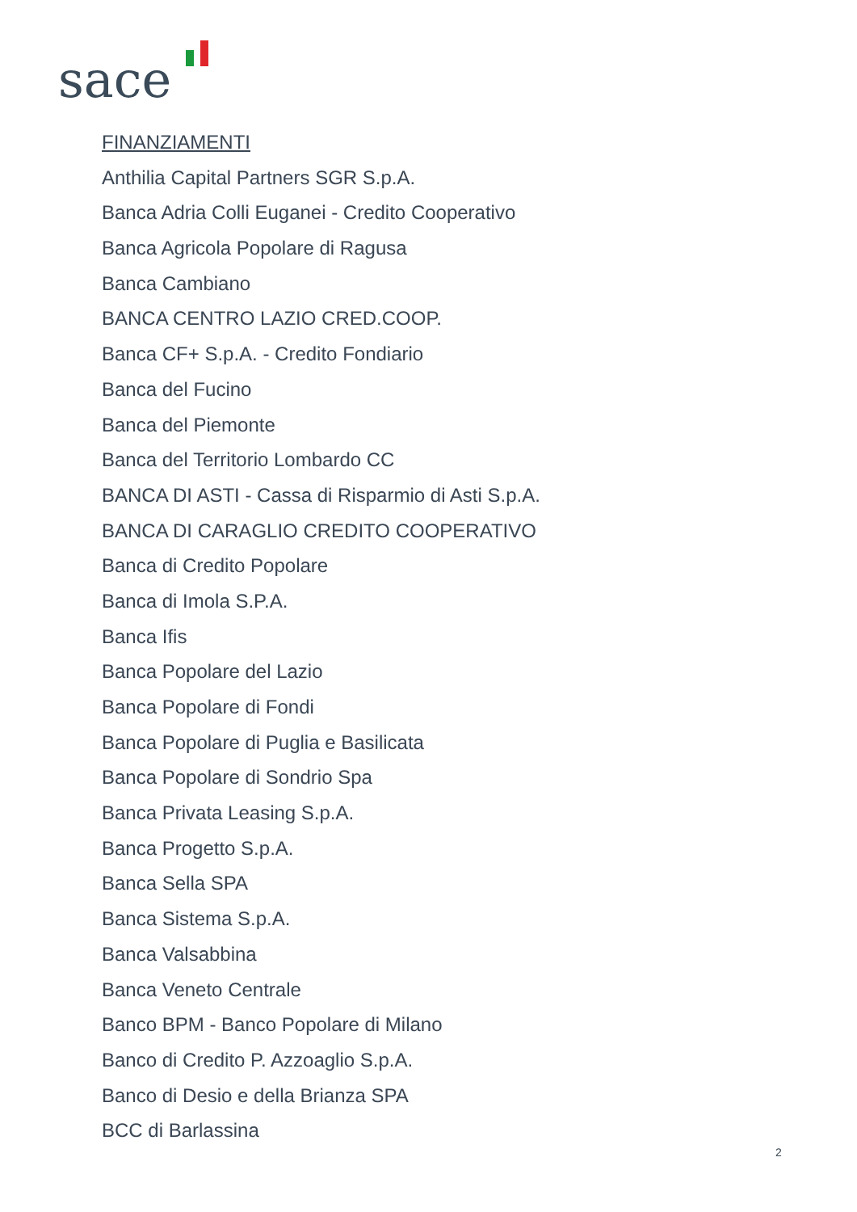sace
FINANZIAMENTI
Anthilia Capital Partners SGR S.p.A.
Banca Adria Colli Euganei - Credito Cooperativo
Banca Agricola Popolare di Ragusa
Banca Cambiano
BANCA CENTRO LAZIO CRED.COOP.
Banca CF+ S.p.A. - Credito Fondiario
Banca del Fucino
Banca del Piemonte
Banca del Territorio Lombardo CC
BANCA DI ASTI - Cassa di Risparmio di Asti S.p.A.
BANCA DI CARAGLIO CREDITO COOPERATIVO
Banca di Credito Popolare
Banca di Imola S.P.A.
Banca Ifis
Banca Popolare del Lazio
Banca Popolare di Fondi
Banca Popolare di Puglia e Basilicata
Banca Popolare di Sondrio Spa
Banca Privata Leasing S.p.A.
Banca Progetto S.p.A.
Banca Sella SPA
Banca Sistema S.p.A.
Banca Valsabbina
Banca Veneto Centrale
Banco BPM - Banco Popolare di Milano
Banco di Credito P. Azzoaglio S.p.A.
Banco di Desio e della Brianza SPA
BCC di Barlassina
2